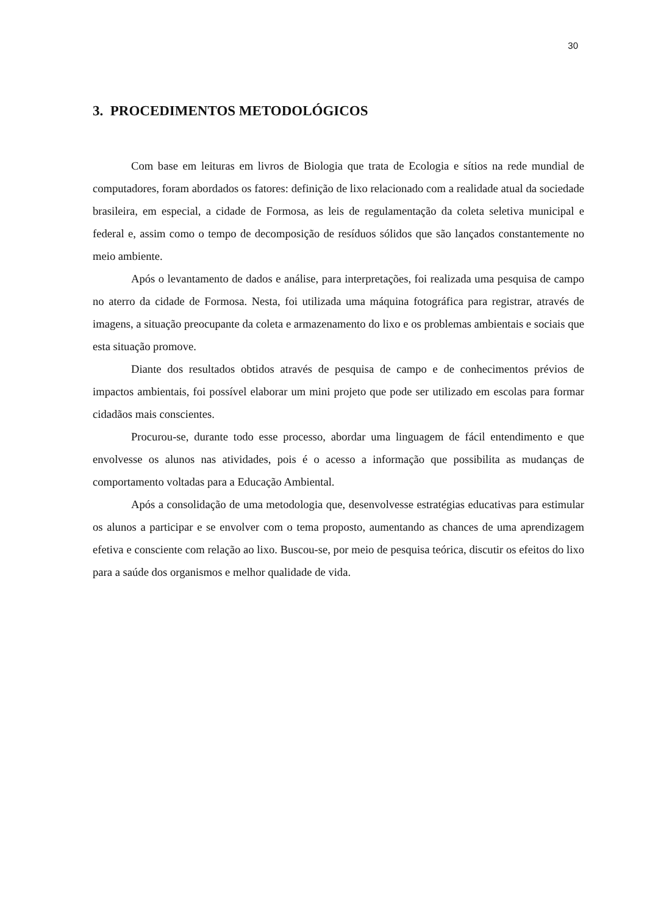30
3. PROCEDIMENTOS METODOLÓGICOS
Com base em leituras em livros de Biologia que trata de Ecologia e sítios na rede mundial de computadores, foram abordados os fatores: definição de lixo relacionado com a realidade atual da sociedade brasileira, em especial, a cidade de Formosa, as leis de regulamentação da coleta seletiva municipal e federal e, assim como o tempo de decomposição de resíduos sólidos que são lançados constantemente no meio ambiente.
Após o levantamento de dados e análise, para interpretações, foi realizada uma pesquisa de campo no aterro da cidade de Formosa. Nesta, foi utilizada uma máquina fotográfica para registrar, através de imagens, a situação preocupante da coleta e armazenamento do lixo e os problemas ambientais e sociais que esta situação promove.
Diante dos resultados obtidos através de pesquisa de campo e de conhecimentos prévios de impactos ambientais, foi possível elaborar um mini projeto que pode ser utilizado em escolas para formar cidadãos mais conscientes.
Procurou-se, durante todo esse processo, abordar uma linguagem de fácil entendimento e que envolvesse os alunos nas atividades, pois é o acesso a informação que possibilita as mudanças de comportamento voltadas para a Educação Ambiental.
Após a consolidação de uma metodologia que, desenvolvesse estratégias educativas para estimular os alunos a participar e se envolver com o tema proposto, aumentando as chances de uma aprendizagem efetiva e consciente com relação ao lixo. Buscou-se, por meio de pesquisa teórica, discutir os efeitos do lixo para a saúde dos organismos e melhor qualidade de vida.